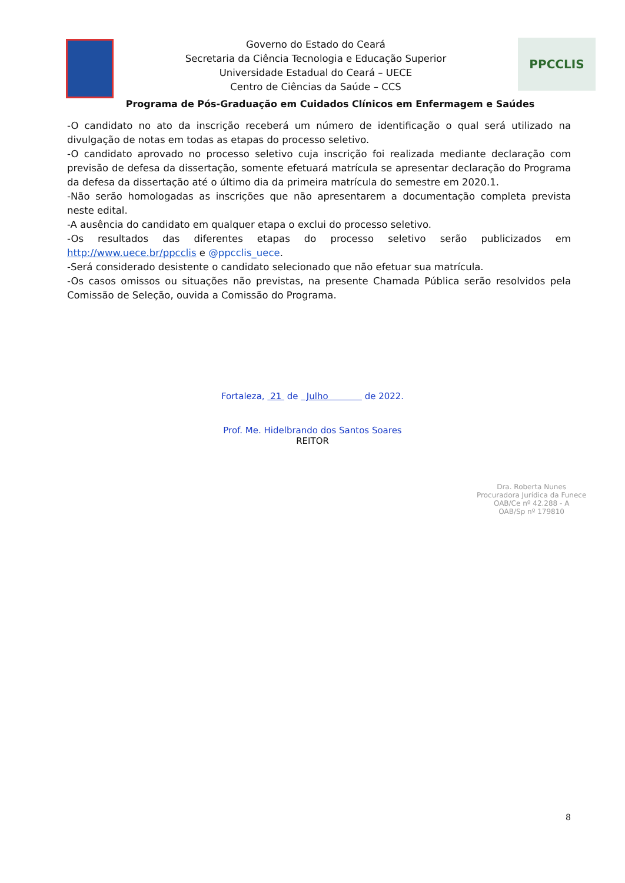Governo do Estado do Ceará
Secretaria da Ciência Tecnologia e Educação Superior
Universidade Estadual do Ceará – UECE
Centro de Ciências da Saúde – CCS
PPCCLIS
Programa de Pós-Graduação em Cuidados Clínicos em Enfermagem e Saúdes
-O candidato no ato da inscrição receberá um número de identificação o qual será utilizado na divulgação de notas em todas as etapas do processo seletivo.
-O candidato aprovado no processo seletivo cuja inscrição foi realizada mediante declaração com previsão de defesa da dissertação, somente efetuará matrícula se apresentar declaração do Programa da defesa da dissertação até o último dia da primeira matrícula do semestre em 2020.1.
-Não serão homologadas as inscrições que não apresentarem a documentação completa prevista neste edital.
-A ausência do candidato em qualquer etapa o exclui do processo seletivo.
-Os resultados das diferentes etapas do processo seletivo serão publicizados em http://www.uece.br/ppcclis e @ppcclis_uece.
-Será considerado desistente o candidato selecionado que não efetuar sua matrícula.
-Os casos omissos ou situações não previstas, na presente Chamada Pública serão resolvidos pela Comissão de Seleção, ouvida a Comissão do Programa.
Fortaleza, 21 de Julho de 2022.
Prof. Me. Hidelbrando dos Santos Soares
REITOR
Dra. Roberta Nunes
Procuradora Jurídica da Funece
OAB/Ce nº 42.288 - A
OAB/Sp nº 179810
8